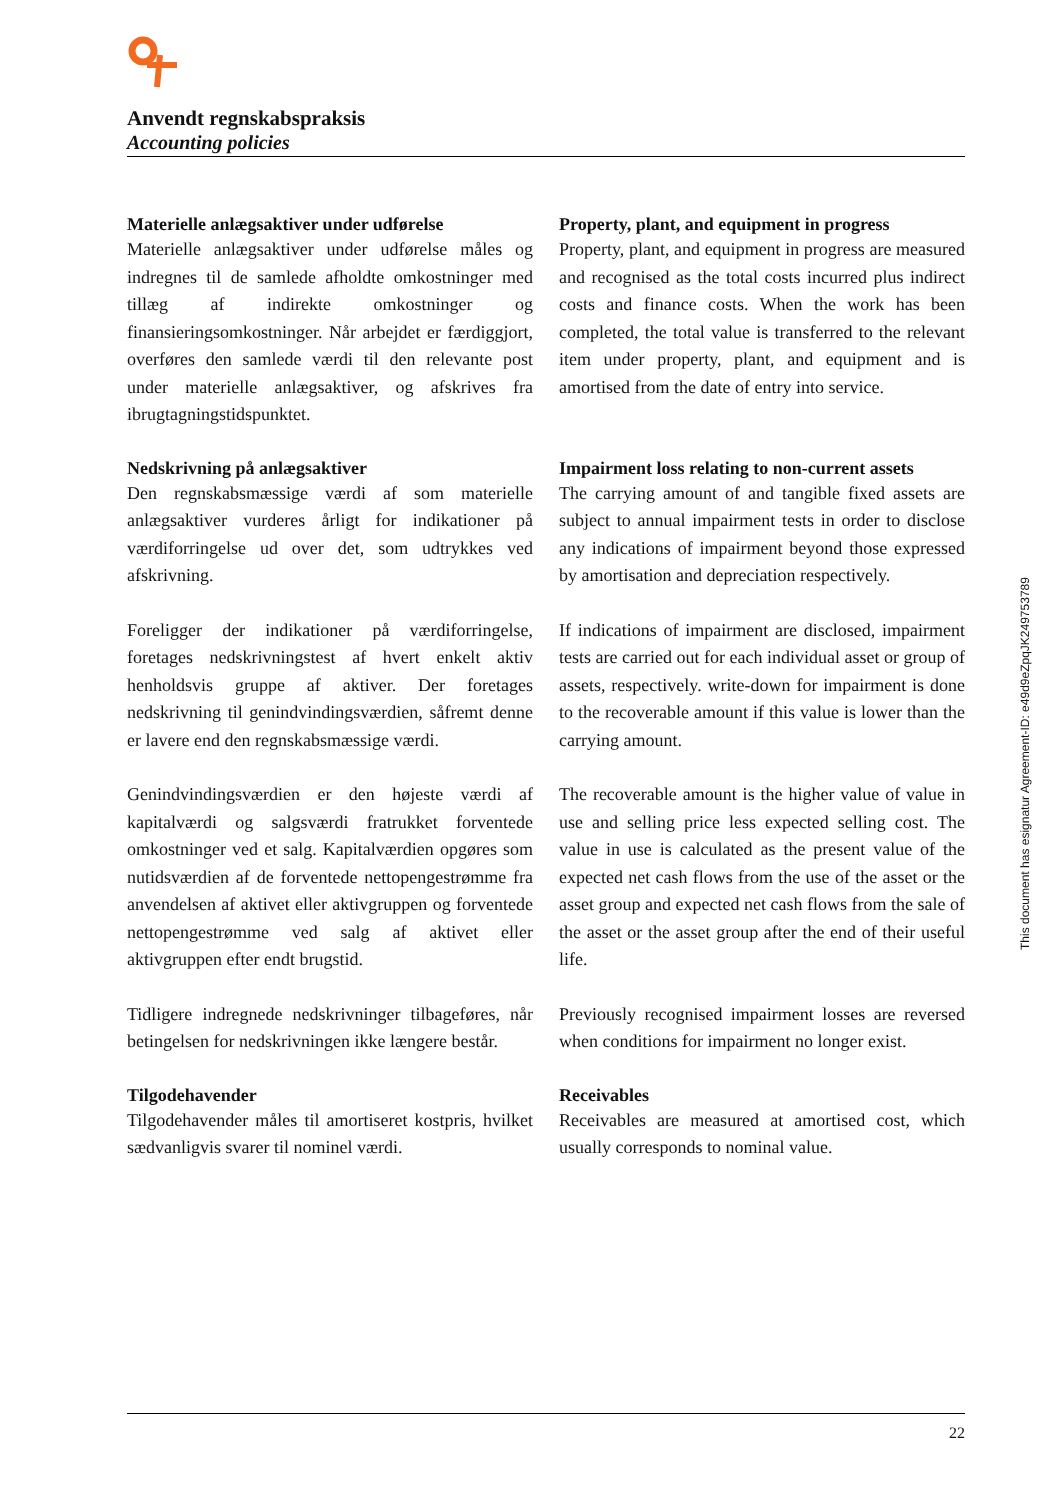Anvendt regnskabspraksis
Accounting policies
Materielle anlægsaktiver under udførelse
Materielle anlægsaktiver under udførelse måles og indregnes til de samlede afholdte omkostninger med tillæg af indirekte omkostninger og finansieringsomkostninger. Når arbejdet er færdiggjort, overføres den samlede værdi til den relevante post under materielle anlægsaktiver, og afskrives fra ibrugtagningstidspunktet.
Property, plant, and equipment in progress
Property, plant, and equipment in progress are measured and recognised as the total costs incurred plus indirect costs and finance costs. When the work has been completed, the total value is transferred to the relevant item under property, plant, and equipment and is amortised from the date of entry into service.
Nedskrivning på anlægsaktiver
Den regnskabsmæssige værdi af som materielle anlægsaktiver vurderes årligt for indikationer på værdiforringelse ud over det, som udtrykkes ved afskrivning.
Impairment loss relating to non-current assets
The carrying amount of and tangible fixed assets are subject to annual impairment tests in order to disclose any indications of impairment beyond those expressed by amortisation and depreciation respectively.
Foreligger der indikationer på værdiforringelse, foretages nedskrivningstest af hvert enkelt aktiv henholdsvis gruppe af aktiver. Der foretages nedskrivning til genindvindingsværdien, såfremt denne er lavere end den regnskabsmæssige værdi.
If indications of impairment are disclosed, impairment tests are carried out for each individual asset or group of assets, respectively. write-down for impairment is done to the recoverable amount if this value is lower than the carrying amount.
Genindvindingsværdien er den højeste værdi af kapitalværdi og salgsværdi fratrukket forventede omkostninger ved et salg. Kapitalværdien opgøres som nutidsværdien af de forventede nettopengestrømme fra anvendelsen af aktivet eller aktivgruppen og forventede nettopengestrømme ved salg af aktivet eller aktivgruppen efter endt brugstid.
The recoverable amount is the higher value of value in use and selling price less expected selling cost. The value in use is calculated as the present value of the expected net cash flows from the use of the asset or the asset group and expected net cash flows from the sale of the asset or the asset group after the end of their useful life.
Tidligere indregnede nedskrivninger tilbageføres, når betingelsen for nedskrivningen ikke længere består.
Previously recognised impairment losses are reversed when conditions for impairment no longer exist.
Tilgodehavender
Tilgodehavender måles til amortiseret kostpris, hvilket sædvanligvis svarer til nominel værdi.
Receivables
Receivables are measured at amortised cost, which usually corresponds to nominal value.
22
This document has esignatur Agreement-ID: e49d9eZpqJK249753789